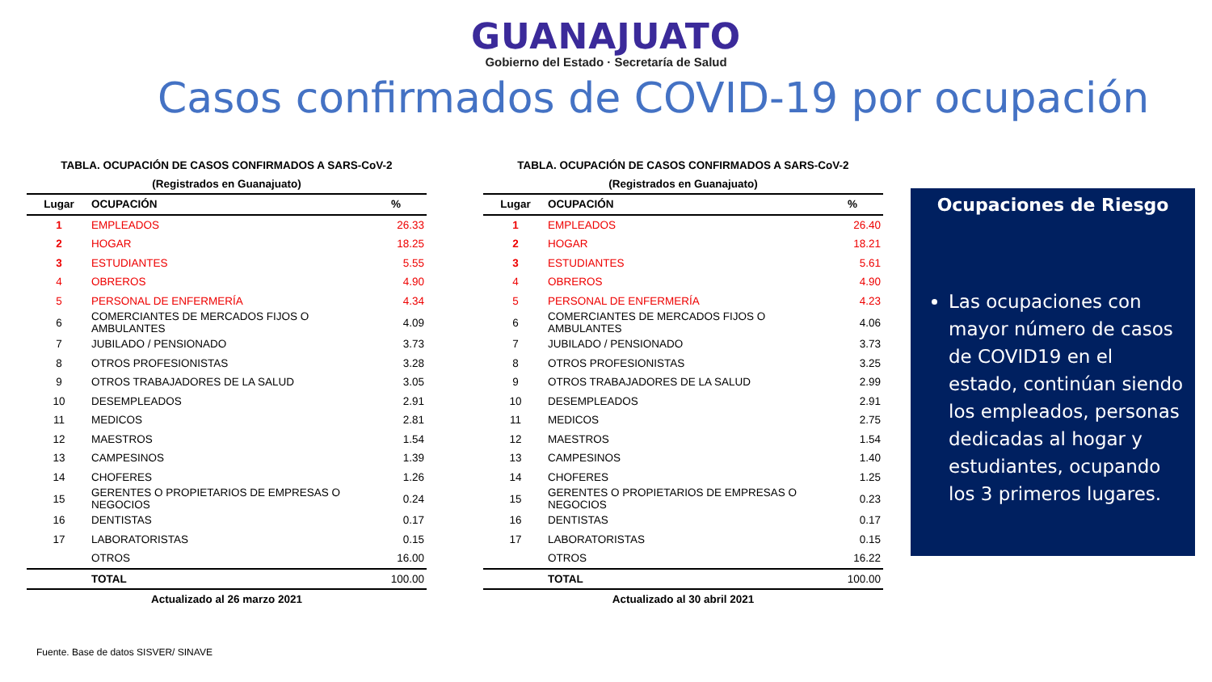GUANAJUATO
Gobierno del Estado · Secretaría de Salud
Casos confirmados de COVID-19 por ocupación
TABLA. OCUPACIÓN DE CASOS CONFIRMADOS A SARS-CoV-2 (Registrados en Guanajuato)
| Lugar | OCUPACIÓN | % |
| --- | --- | --- |
| 1 | EMPLEADOS | 26.33 |
| 2 | HOGAR | 18.25 |
| 3 | ESTUDIANTES | 5.55 |
| 4 | OBREROS | 4.90 |
| 5 | PERSONAL DE ENFERMERÍA | 4.34 |
| 6 | COMERCIANTES DE MERCADOS FIJOS O AMBULANTES | 4.09 |
| 7 | JUBILADO / PENSIONADO | 3.73 |
| 8 | OTROS PROFESIONISTAS | 3.28 |
| 9 | OTROS TRABAJADORES DE LA SALUD | 3.05 |
| 10 | DESEMPLEADOS | 2.91 |
| 11 | MEDICOS | 2.81 |
| 12 | MAESTROS | 1.54 |
| 13 | CAMPESINOS | 1.39 |
| 14 | CHOFERES | 1.26 |
| 15 | GERENTES O PROPIETARIOS DE EMPRESAS O NEGOCIOS | 0.24 |
| 16 | DENTISTAS | 0.17 |
| 17 | LABORATORISTAS | 0.15 |
| | OTROS | 16.00 |
| | TOTAL | 100.00 |
| Actualizado al 26 marzo 2021 | | |
TABLA. OCUPACIÓN DE CASOS CONFIRMADOS A SARS-CoV-2 (Registrados en Guanajuato)
| Lugar | OCUPACIÓN | % |
| --- | --- | --- |
| 1 | EMPLEADOS | 26.40 |
| 2 | HOGAR | 18.21 |
| 3 | ESTUDIANTES | 5.61 |
| 4 | OBREROS | 4.90 |
| 5 | PERSONAL DE ENFERMERÍA | 4.23 |
| 6 | COMERCIANTES DE MERCADOS FIJOS O AMBULANTES | 4.06 |
| 7 | JUBILADO / PENSIONADO | 3.73 |
| 8 | OTROS PROFESIONISTAS | 3.25 |
| 9 | OTROS TRABAJADORES DE LA SALUD | 2.99 |
| 10 | DESEMPLEADOS | 2.91 |
| 11 | MEDICOS | 2.75 |
| 12 | MAESTROS | 1.54 |
| 13 | CAMPESINOS | 1.40 |
| 14 | CHOFERES | 1.25 |
| 15 | GERENTES O PROPIETARIOS DE EMPRESAS O NEGOCIOS | 0.23 |
| 16 | DENTISTAS | 0.17 |
| 17 | LABORATORISTAS | 0.15 |
| | OTROS | 16.22 |
| | TOTAL | 100.00 |
| Actualizado al 30 abril 2021 | | |
Ocupaciones de Riesgo
Las ocupaciones con mayor número de casos de COVID19 en el estado, continúan siendo los empleados, personas dedicadas al hogar y estudiantes, ocupando los 3 primeros lugares.
Fuente. Base de datos SISVER/ SINAVE